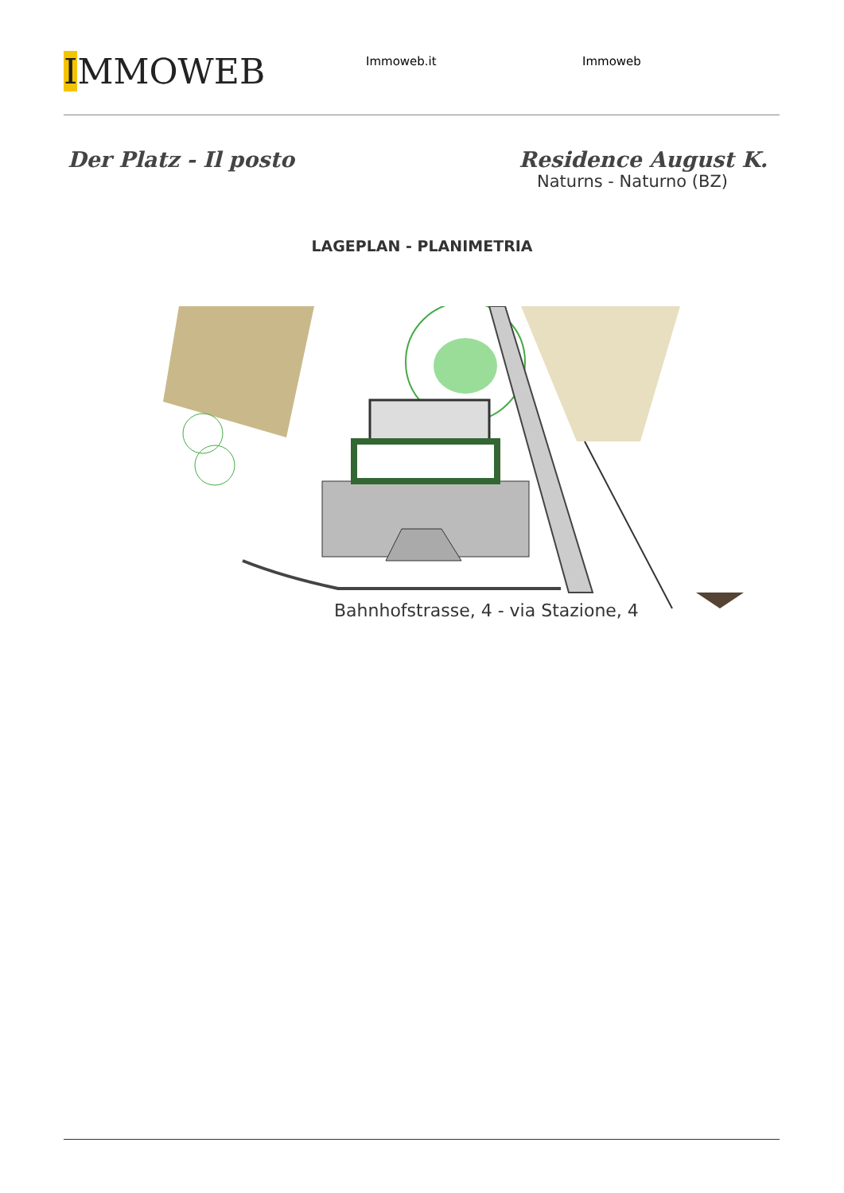IMMOWEB
Immoweb.it Immoweb
Der Platz - Il posto Residence August K.
Naturns - Naturno (BZ)
LAGEPLAN - PLANIMETRIA
Bahnhofstrasse, 4 - via Stazione, 4